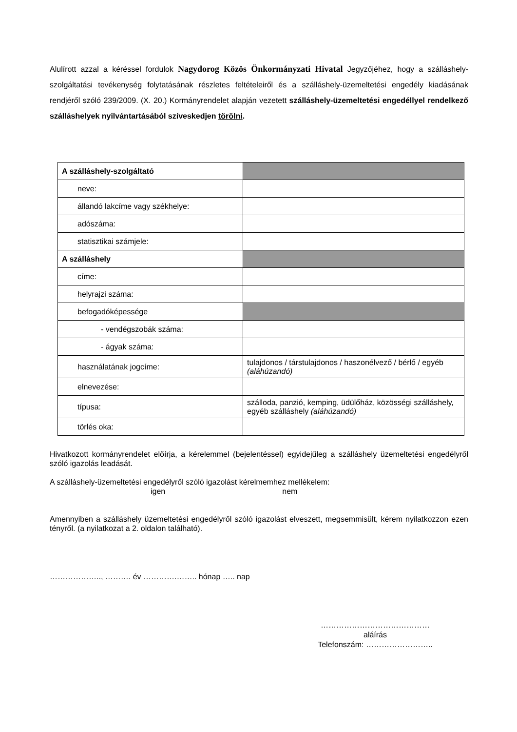Alulírott azzal a kéréssel fordulok Nagydorog Közös Önkormányzati Hivatal Jegyzőjéhez, hogy a szálláshely-szolgáltatási tevékenység folytatásának részletes feltételeiről és a szálláshely-üzemeltetési engedély kiadásának rendjéről szóló 239/2009. (X. 20.) Kormányrendelet alapján vezetett szálláshely-üzemeltetési engedéllyel rendelkező szálláshelyek nyilvántartásából szíveskedjen törölni.
| A szálláshely-szolgáltató | |
| neve: | |
| állandó lakcíme vagy székhelye: | |
| adószáma: | |
| statisztikai számjele: | |
| A szálláshely | |
| címe: | |
| helyrajzi száma: | |
| befogadóképessége | |
| - vendégszobák száma: | |
| - ágyak száma: | |
| használatának jogcíme: | tulajdonos / társtulajdonos / haszonélvező / bérlő / egyéb (aláhúzandó) |
| elnevezése: | |
| típusa: | szálloda, panzió, kemping, üdülőház, közösségi szálláshely, egyéb szálláshely (aláhúzandó) |
| törlés oka: | |
Hivatkozott kormányrendelet előírja, a kérelemmel (bejelentéssel) egyidejűleg a szálláshely üzemeltetési engedélyről szóló igazolás leadását.
A szálláshely-üzemeltetési engedélyről szóló igazolást kérelmemhez mellékelem:
igen nem
Amennyiben a szálláshely üzemeltetési engedélyről szóló igazolást elveszett, megsemmisült, kérem nyilatkozzon ezen tényről. (a nyilatkozat a 2. oldalon található).
……………….., ………. év ………….…….. hónap ….. nap
……………………………………
aláírás
Telefonszám: ……………………..